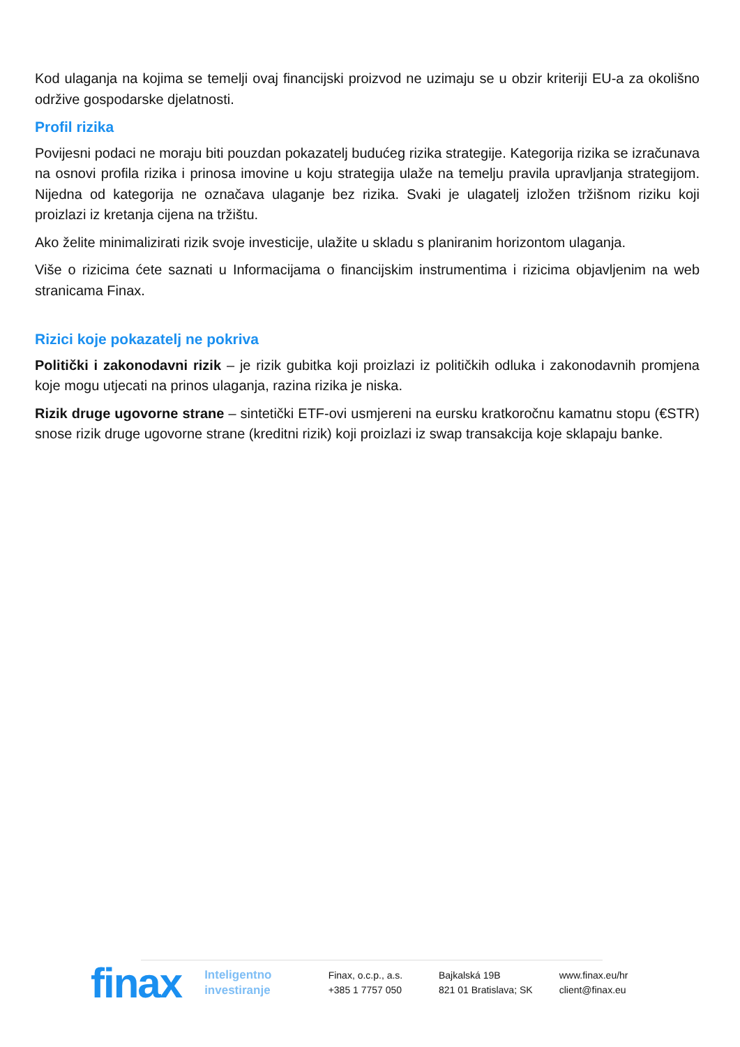Kod ulaganja na kojima se temelji ovaj financijski proizvod ne uzimaju se u obzir kriteriji EU-a za okolišno održive gospodarske djelatnosti.
Profil rizika
Povijesni podaci ne moraju biti pouzdan pokazatelj budućeg rizika strategije. Kategorija rizika se izračunava na osnovi profila rizika i prinosa imovine u koju strategija ulaže na temelju pravila upravljanja strategijom. Nijedna od kategorija ne označava ulaganje bez rizika. Svaki je ulagatelj izložen tržišnom riziku koji proizlazi iz kretanja cijena na tržištu.
Ako želite minimalizirati rizik svoje investicije, ulažite u skladu s planiranim horizontom ulaganja.
Više o rizicima ćete saznati u Informacijama o financijskim instrumentima i rizicima objavljenim na web stranicama Finax.
Rizici koje pokazatelj ne pokriva
Politički i zakonodavni rizik – je rizik gubitka koji proizlazi iz političkih odluka i zakonodavnih promjena koje mogu utjecati na prinos ulaganja, razina rizika je niska.
Rizik druge ugovorne strane – sintetički ETF-ovi usmjereni na eursku kratkoročnu kamatnu stopu (€STR) snose rizik druge ugovorne strane (kreditni rizik) koji proizlazi iz swap transakcija koje sklapaju banke.
finax
Inteligentno
investiranje
Finax, o.c.p., a.s.
+385 1 7757 050
Bajkalská 19B
821 01 Bratislava; SK
www.finax.eu/hr
client@finax.eu